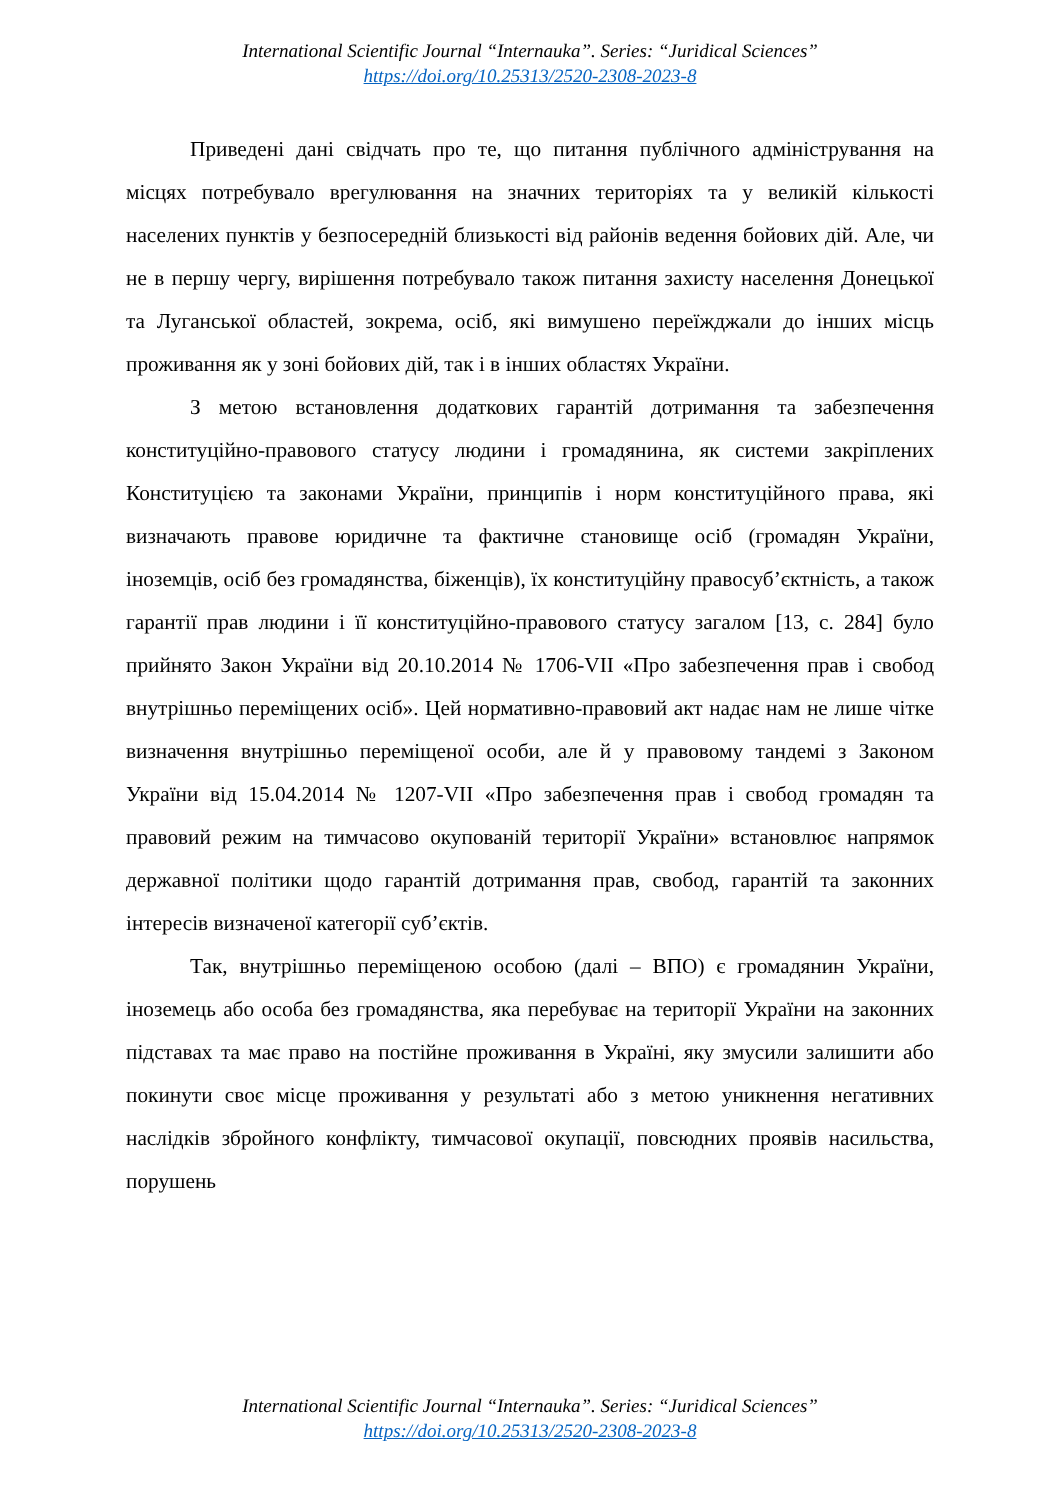International Scientific Journal “Internauka”. Series: “Juridical Sciences”
https://doi.org/10.25313/2520-2308-2023-8
Приведені дані свідчать про те, що питання публічного адміністрування на місцях потребувало врегулювання на значних територіях та у великій кількості населених пунктів у безпосередній близькості від районів ведення бойових дій. Але, чи не в першу чергу, вирішення потребувало також питання захисту населення Донецької та Луганської областей, зокрема, осіб, які вимушено переїжджали до інших місць проживання як у зоні бойових дій, так і в інших областях України.
З метою встановлення додаткових гарантій дотримання та забезпечення конституційно-правового статусу людини і громадянина, як системи закріплених Конституцією та законами України, принципів і норм конституційного права, які визначають правове юридичне та фактичне становище осіб (громадян України, іноземців, осіб без громадянства, біженців), їх конституційну правосуб’єктність, а також гарантії прав людини і її конституційно-правового статусу загалом [13, с. 284] було прийнято Закон України від 20.10.2014 № 1706-VII «Про забезпечення прав і свобод внутрішньо переміщених осіб». Цей нормативно-правовий акт надає нам не лише чітке визначення внутрішньо переміщеної особи, але й у правовому тандемі з Законом України від 15.04.2014 № 1207-VII «Про забезпечення прав і свобод громадян та правовий режим на тимчасово окупованій території України» встановлює напрямок державної політики щодо гарантій дотримання прав, свобод, гарантій та законних інтересів визначеної категорії суб’єктів.
Так, внутрішньо переміщеною особою (далі – ВПО) є громадянин України, іноземець або особа без громадянства, яка перебуває на території України на законних підставах та має право на постійне проживання в Україні, яку змусили залишити або покинути своє місце проживання у результаті або з метою уникнення негативних наслідків збройного конфлікту, тимчасової окупації, повсюдних проявів насильства, порушень
International Scientific Journal “Internauka”. Series: “Juridical Sciences”
https://doi.org/10.25313/2520-2308-2023-8